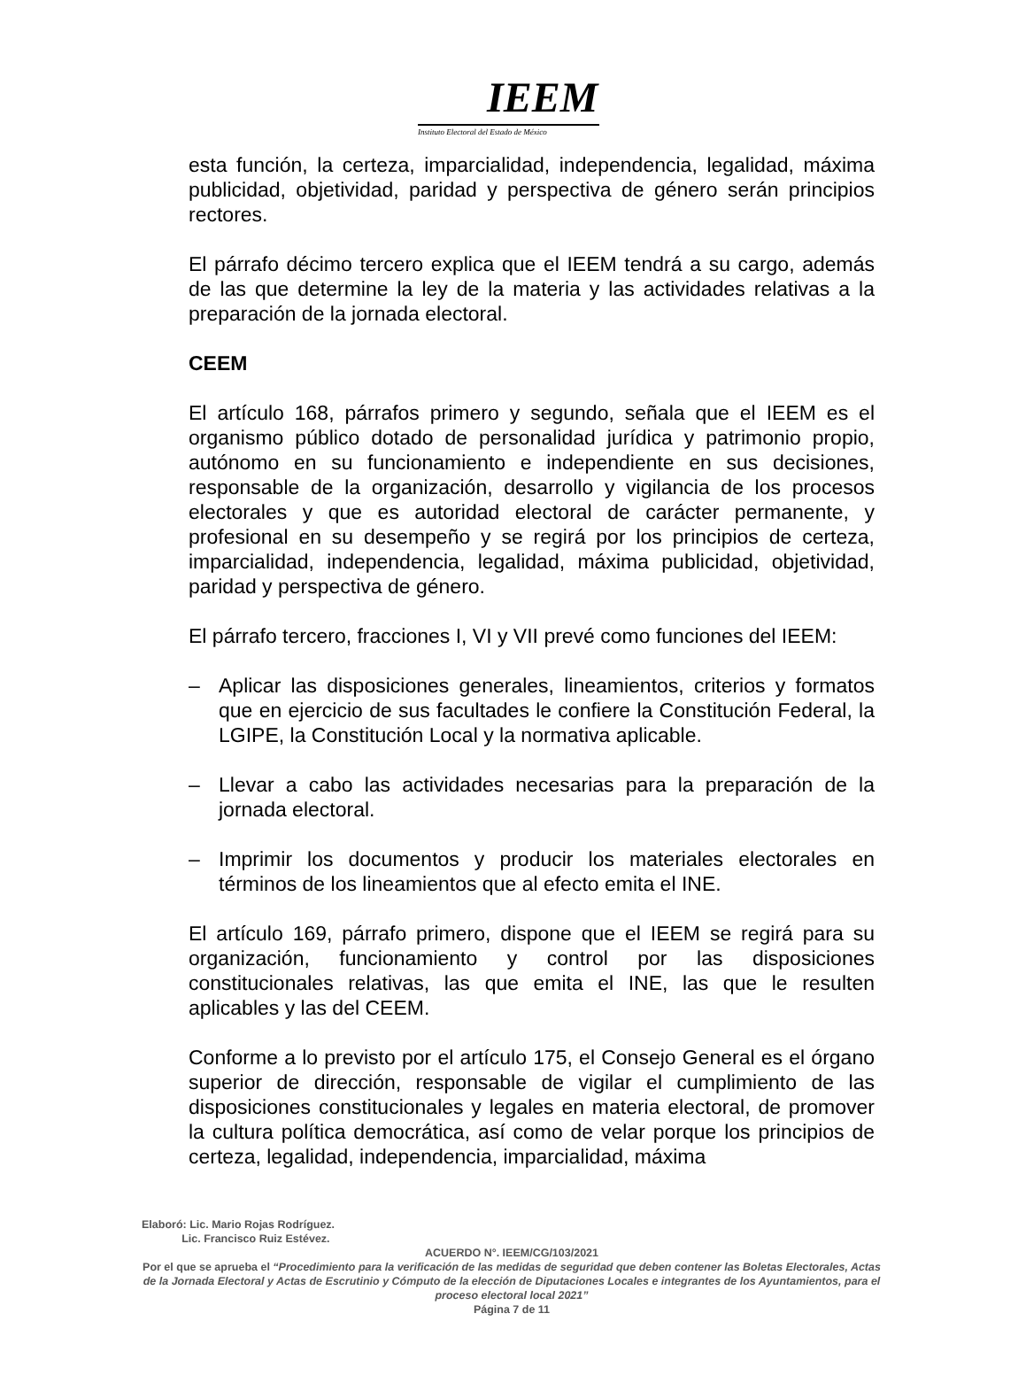IEEM
Instituto Electoral del Estado de México
esta función, la certeza, imparcialidad, independencia, legalidad, máxima publicidad, objetividad, paridad y perspectiva de género serán principios rectores.
El párrafo décimo tercero explica que el IEEM tendrá a su cargo, además de las que determine la ley de la materia y las actividades relativas a la preparación de la jornada electoral.
CEEM
El artículo 168, párrafos primero y segundo, señala que el IEEM es el organismo público dotado de personalidad jurídica y patrimonio propio, autónomo en su funcionamiento e independiente en sus decisiones, responsable de la organización, desarrollo y vigilancia de los procesos electorales y que es autoridad electoral de carácter permanente, y profesional en su desempeño y se regirá por los principios de certeza, imparcialidad, independencia, legalidad, máxima publicidad, objetividad, paridad y perspectiva de género.
El párrafo tercero, fracciones I, VI y VII prevé como funciones del IEEM:
– Aplicar las disposiciones generales, lineamientos, criterios y formatos que en ejercicio de sus facultades le confiere la Constitución Federal, la LGIPE, la Constitución Local y la normativa aplicable.
– Llevar a cabo las actividades necesarias para la preparación de la jornada electoral.
– Imprimir los documentos y producir los materiales electorales en términos de los lineamientos que al efecto emita el INE.
El artículo 169, párrafo primero, dispone que el IEEM se regirá para su organización, funcionamiento y control por las disposiciones constitucionales relativas, las que emita el INE, las que le resulten aplicables y las del CEEM.
Conforme a lo previsto por el artículo 175, el Consejo General es el órgano superior de dirección, responsable de vigilar el cumplimiento de las disposiciones constitucionales y legales en materia electoral, de promover la cultura política democrática, así como de velar porque los principios de certeza, legalidad, independencia, imparcialidad, máxima
Elaboró: Lic. Mario Rojas Rodríguez.
Lic. Francisco Ruiz Estévez.
ACUERDO N°. IEEM/CG/103/2021
Por el que se aprueba el “Procedimiento para la verificación de las medidas de seguridad que deben contener las Boletas Electorales, Actas de la Jornada Electoral y Actas de Escrutinio y Cómputo de la elección de Diputaciones Locales e integrantes de los Ayuntamientos, para el proceso electoral local 2021”
Página 7 de 11